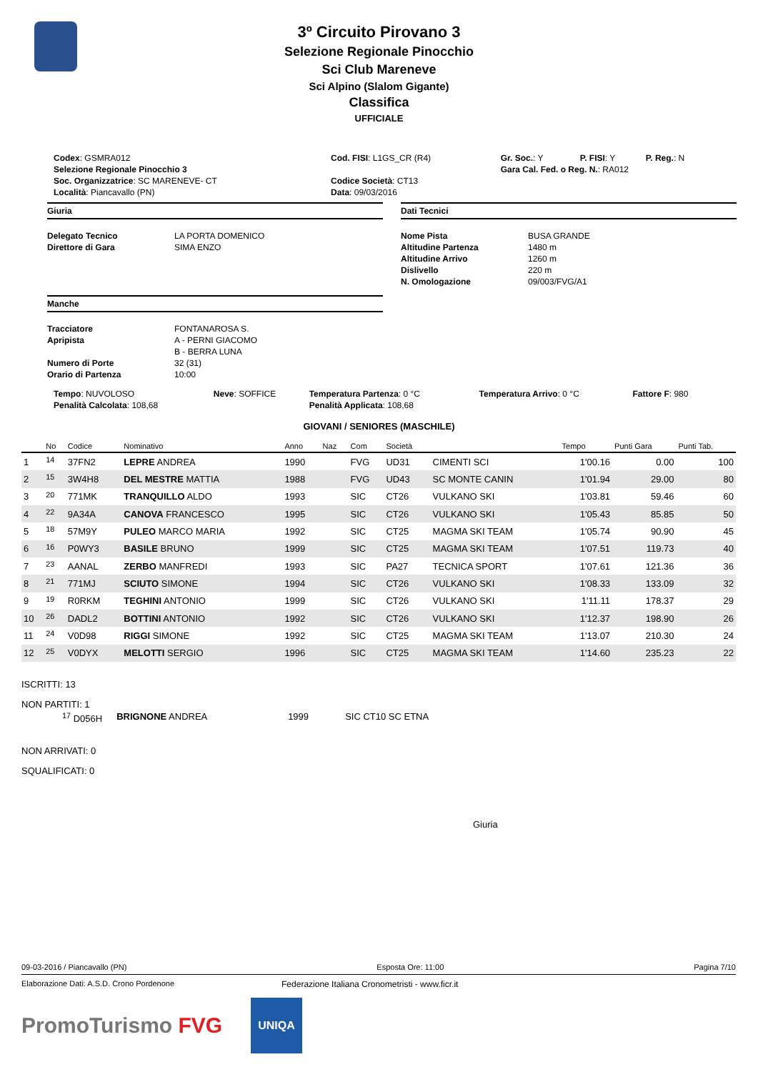3º Circuito Pirovano 3
Selezione Regionale Pinocchio
Sci Club Mareneve
Sci Alpino (Slalom Gigante)
Classifica
UFFICIALE
| Codex : GSMRA012 | Cod. FISI : L1GS_CR (R4) | Gr. Soc. : Y | P. FISI : Y | P. Reg. : N |
| Selezione Regionale Pinocchio 3 | | Gara Cal. Fed. o Reg. N. : RA012 | | |
| Soc. Organizzatrice : SC MARENEVE- CT | Codice Società : CT13 | | | |
| Località : Piancavallo (PN) | Data : 09/03/2016 | | | |
Giuria
Delegato Tecnico LA PORTA DOMENICO Direttore di Gara SIMA ENZO
Manche
Tracciatore FONTANAROSA S. Apripista A - PERNI GIACOMO B - BERRA LUNA Numero di Porte 32 (31) Orario di Partenza 10:00
Dati Tecnici
Nome Pista BUSA GRANDE Altitudine Partenza 1480 m Altitudine Arrivo 1260 m Dislivello 220 m N. Omologazione 09/003/FVG/A1
| Tempo : NUVOLOSO | Neve : SOFFICE | Temperatura Partenza : 0 °C | Temperatura Arrivo : 0 °C | Fattore F : 980 |
| Penalità Calcolata : 108,68 | | Penalità Applicata : 108,68 | | |
GIOVANI / SENIORES (MASCHILE)
| | No | Codice | Nominativo | Anno | Naz | Com | Società | | Tempo | Punti Gara | Punti Tab. |
| --- | --- | --- | --- | --- | --- | --- | --- | --- | --- | --- | --- |
| 1 | <sup>14</sup> | 37FN2 | LEPRE ANDREA | 1990 | | FVG | UD31 | CIMENTI SCI | 1'00.16 | 0.00 | 100 |
| 2 | <sup>15</sup> | 3W4H8 | DEL MESTRE MATTIA | 1988 | | FVG | UD43 | SC MONTE CANIN | 1'01.94 | 29.00 | 80 |
| 3 | <sup>20</sup> | 771MK | TRANQUILLO ALDO | 1993 | | SIC | CT26 | VULKANO SKI | 1'03.81 | 59.46 | 60 |
| 4 | <sup>22</sup> | 9A34A | CANOVA FRANCESCO | 1995 | | SIC | CT26 | VULKANO SKI | 1'05.43 | 85.85 | 50 |
| 5 | <sup>18</sup> | 57M9Y | PULEO MARCO MARIA | 1992 | | SIC | CT25 | MAGMA SKI TEAM | 1'05.74 | 90.90 | 45 |
| 6 | <sup>16</sup> | P0WY3 | BASILE BRUNO | 1999 | | SIC | CT25 | MAGMA SKI TEAM | 1'07.51 | 119.73 | 40 |
| 7 | <sup>23</sup> | AANAL | ZERBO MANFREDI | 1993 | | SIC | PA27 | TECNICA SPORT | 1'07.61 | 121.36 | 36 |
| 8 | <sup>21</sup> | 771MJ | SCIUTO SIMONE | 1994 | | SIC | CT26 | VULKANO SKI | 1'08.33 | 133.09 | 32 |
| 9 | <sup>19</sup> | R0RKM | TEGHINI ANTONIO | 1999 | | SIC | CT26 | VULKANO SKI | 1'11.11 | 178.37 | 29 |
| 10 | <sup>26</sup> | DADL2 | BOTTINI ANTONIO | 1992 | | SIC | CT26 | VULKANO SKI | 1'12.37 | 198.90 | 26 |
| 11 | <sup>24</sup> | V0D98 | RIGGI SIMONE | 1992 | | SIC | CT25 | MAGMA SKI TEAM | 1'13.07 | 210.30 | 24 |
| 12 | <sup>25</sup> | V0DYX | MELOTTI SERGIO | 1996 | | SIC | CT25 | MAGMA SKI TEAM | 1'14.60 | 235.23 | 22 |
ISCRITTI: 13
NON PARTITI: 1
<sup>17</sup> D056H BRIGNONE ANDREA 1999 SIC CT10 SC ETNA
NON ARRIVATI: 0
SQUALIFICATI: 0
Giuria
09-03-2016 / Piancavallo (PN) Esposta Ore: 11:00 Pagina 7/10
Elaborazione Dati: A.S.D. Crono Pordenone Federazione Italiana Cronometristi - www.ficr.it
PromoTurismo FVG UNIQA